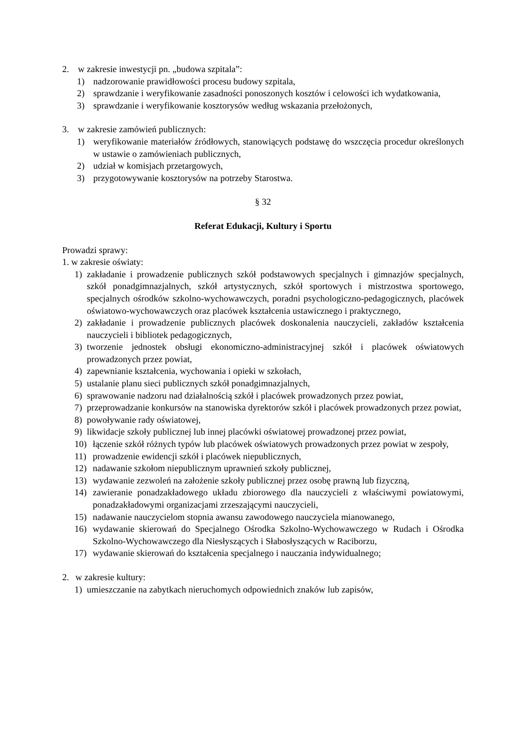2. w zakresie inwestycji pn. „budowa szpitala”:
1) nadzorowanie prawidłowości procesu budowy szpitala,
2) sprawdzanie i weryfikowanie zasadności ponoszonych kosztów i celowości ich wydatkowania,
3) sprawdzanie i weryfikowanie kosztorysów według wskazania przełożonych,
3. w zakresie zamówień publicznych:
1) weryfikowanie materiałów źródłowych, stanowiących podstawę do wszczęcia procedur określonych w ustawie o zamówieniach publicznych,
2) udział w komisjach przetargowych,
3) przygotowywanie kosztorysów na potrzeby Starostwa.
§ 32
Referat Edukacji, Kultury i Sportu
Prowadzi sprawy:
1. w zakresie oświaty:
1) zakładanie i prowadzenie publicznych szkół podstawowych specjalnych i gimnazjów specjalnych, szkół ponadgimnazjalnych, szkół artystycznych, szkół sportowych i mistrzostwa sportowego, specjalnych ośrodków szkolno-wychowawczych, poradni psychologiczno-pedagogicznych, placówek oświatowo-wychowawczych oraz placówek kształcenia ustawicznego i praktycznego,
2) zakładanie i prowadzenie publicznych placówek doskonalenia nauczycieli, zakładów kształcenia nauczycieli i bibliotek pedagogicznych,
3) tworzenie jednostek obsługi ekonomiczno-administracyjnej szkół i placówek oświatowych prowadzonych przez powiat,
4) zapewnianie kształcenia, wychowania i opieki w szkołach,
5) ustalanie planu sieci publicznych szkół ponadgimnazjalnych,
6) sprawowanie nadzoru nad działalnością szkół i placówek prowadzonych przez powiat,
7) przeprowadzanie konkursów na stanowiska dyrektorów szkół i placówek prowadzonych przez powiat,
8) powoływanie rady oświatowej,
9) likwidacje szkoły publicznej lub innej placówki oświatowej prowadzonej przez powiat,
10) łączenie szkół różnych typów lub placówek oświatowych prowadzonych przez powiat w zespoły,
11) prowadzenie ewidencji szkół i placówek niepublicznych,
12) nadawanie szkołom niepublicznym uprawnień szkoły publicznej,
13) wydawanie zezwoleń na założenie szkoły publicznej przez osobę prawną lub fizyczną,
14) zawieranie ponadzakładowego układu zbiorowego dla nauczycieli z właściwymi powiatowymi, ponadzakładowymi organizacjami zrzeszającymi nauczycieli,
15) nadawanie nauczycielom stopnia awansu zawodowego nauczyciela mianowanego,
16) wydawanie skierowań do Specjalnego Ośrodka Szkolno-Wychowawczego w Rudach i Ośrodka Szkolno-Wychowawczego dla Niesłyszących i Słabosłyszących w Raciborzu,
17) wydawanie skierowań do kształcenia specjalnego i nauczania indywidualnego;
2. w zakresie kultury:
1) umieszczanie na zabytkach nieruchomych odpowiednich znaków lub zapisów,